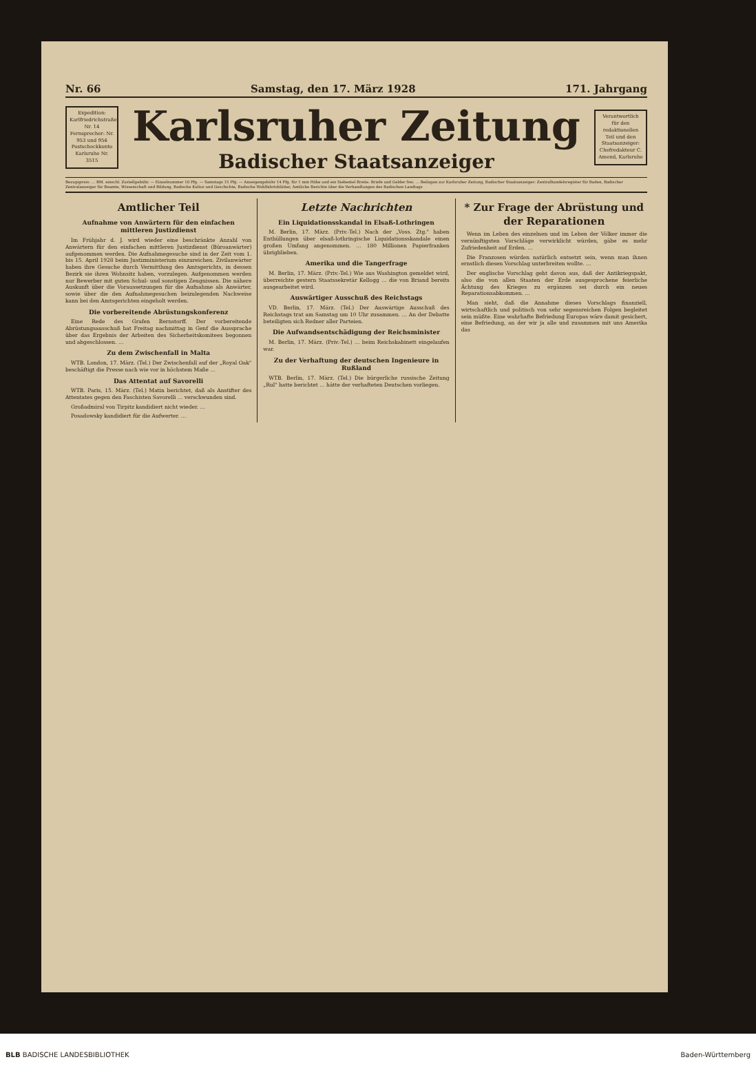Nr. 66 Samstag, den 17. März 1928 171. Jahrgang
Expedition: Karlfriedrichstraße Nr. 14 Fernsprecher: Nr. 953 und 954 Postscheckkonto Karlsruhe Nr. 3515
Karlsruher Zeitung
Badischer Staatsanzeiger
Verantwortlich für den redaktionellen Teil und den Staatsanzeiger: Chefredakteur C. Amend, Karlsruhe
Bezugspreis: … RM. einschl. Zustellgebühr. — Einzelnummer 10 Pfg. — Samstags 15 Pfg. — Anzeigengebühr 14 Pfg. für 1 mm Höhe und ein Siebentel Breite. Briefe und Gelder frei. … Beilagen zur Karlsruher Zeitung, Badischer Staatsanzeiger: Zentralhandelsregister für Baden, Badischer Zentralanzeiger für Beamte, Wissenschaft und Bildung, Badische Kultur und Geschichte, Badische Wohlfahrtsblätter, Amtliche Berichte über die Verhandlungen des Badischen Landtags
Amtlicher Teil
Aufnahme von Anwärtern für den einfachen mittleren Justizdienst
Im Frühjahr d. J. wird wieder eine beschränkte Anzahl von Anwärtern für den einfachen mittleren Justizdienst (Büroanwärter) aufgenommen werden. Die Aufnahmegesuche sind in der Zeit vom 1. bis 15. April 1928 beim Justizministerium einzureichen. Zivilanwärter haben ihre Gesuche durch Vermittlung des Amtsgerichts, in dessen Bezirk sie ihren Wohnsitz haben, vorzulegen. Aufgenommen werden nur Bewerber mit guten Schul- und sonstigen Zeugnissen. Die nähere Auskunft über die Voraussetzungen für die Aufnahme als Anwärter, sowie über die den Aufnahmegesuchen beizulegenden Nachweise kann bei den Amtsgerichten eingeholt werden.
Die vorbereitende Abrüstungskonferenz
Eine Rede des Grafen Bernstorff. Der vorbereitende Abrüstungsausschuß hat Freitag nachmittag in Genf die Aussprache über das Ergebnis der Arbeiten des Sicherheitskomitees begonnen und abgeschlossen. …
Zu dem Zwischenfall in Malta
WTB. London, 17. März. (Tel.) Der Zwischenfall auf der „Royal Oak" beschäftigt die Presse nach wie vor in höchstem Maße …
Das Attentat auf Savorelli
WTB. Paris, 15. März. (Tel.) Matin berichtet, daß als Anstifter des Attentates gegen den Faschisten Savorelli … verschwunden sind.
Großadmiral von Tirpitz kandidiert nicht wieder. …
Posadowsky kandidiert für die Aufwerter. …
Letzte Nachrichten
Ein Liquidationsskandal in Elsaß-Lothringen
M. Berlin, 17. März. (Priv.-Tel.) Nach der „Voss. Ztg." haben Enthüllungen über elsaß-lothringische Liquidationsskandale einen großen Umfang angenommen. … 180 Millionen Papierfranken übrigblieben.
Amerika und die Tangerfrage
M. Berlin, 17. März. (Priv.-Tel.) Wie aus Washington gemeldet wird, überreichte gestern Staatssekretär Kellogg … die von Briand bereits ausgearbeitet wird.
Auswärtiger Ausschuß des Reichstags
VD. Berlin, 17. März. (Tel.) Der Auswärtige Ausschuß des Reichstags trat am Samstag um 10 Uhr zusammen. … An der Debatte beteiligten sich Redner aller Parteien.
Die Aufwandsentschädigung der Reichsminister
M. Berlin, 17. März. (Priv.-Tel.) … beim Reichskabinett eingelaufen war.
Zu der Verhaftung der deutschen Ingenieure in Rußland
WTB. Berlin, 17. März. (Tel.) Die bürgerliche russische Zeitung „Rul" hatte berichtet … hätte der verhafteten Deutschen vorliegen.
* Zur Frage der Abrüstung und der Reparationen
Wenn im Leben des einzelnen und im Leben der Völker immer die vernünftigsten Vorschläge verwirklicht würden, gäbe es mehr Zufriedenheit auf Erden. …
Die Franzosen würden natürlich entsetzt sein, wenn man ihnen ernstlich diesen Vorschlag unterbreiten wollte. …
Der englische Vorschlag geht davon aus, daß der Antikriegspakt, also die von allen Staaten der Erde ausgesprochene feierliche Ächtung des Krieges zu ergänzen sei durch ein neues Reparationsabkommen. …
Man sieht, daß die Annahme dieses Vorschlags finanziell, wirtschaftlich und politisch von sehr segensreichen Folgen begleitet sein müßte. Eine wahrhafte Befriedung Europas wäre damit gesichert, eine Befriedung, an der wir ja alle und zusammen mit uns Amerika das
BLB BADISCHE LANDESBIBLIOTHEK Baden-Württemberg